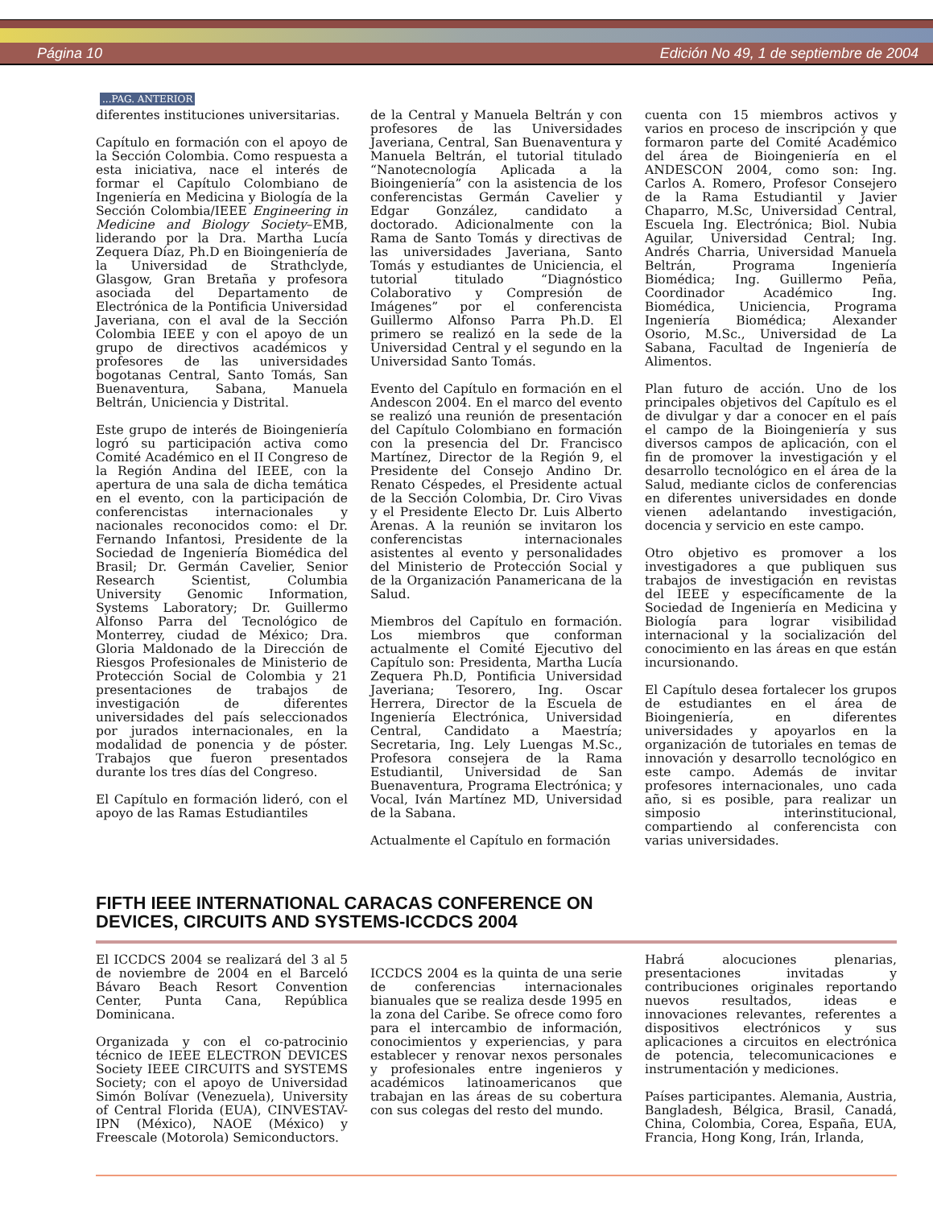Página 10 Edición No 49, 1 de septiembre de 2004
...PAG. ANTERIOR
diferentes instituciones universitarias.
Capítulo en formación con el apoyo de la Sección Colombia. Como respuesta a esta iniciativa, nace el interés de formar el Capítulo Colombiano de Ingeniería en Medicina y Biología de la Sección Colombia/IEEE Engineering in Medicine and Biology Society–EMB, liderando por la Dra. Martha Lucía Zequera Díaz, Ph.D en Bioingeniería de la Universidad de Strathclyde, Glasgow, Gran Bretaña y profesora asociada del Departamento de Electrónica de la Pontificia Universidad Javeriana, con el aval de la Sección Colombia IEEE y con el apoyo de un grupo de directivos académicos y profesores de las universidades bogotanas Central, Santo Tomás, San Buenaventura, Sabana, Manuela Beltrán, Uniciencia y Distrital.
Este grupo de interés de Bioingeniería logró su participación activa como Comité Académico en el II Congreso de la Región Andina del IEEE, con la apertura de una sala de dicha temática en el evento, con la participación de conferencistas internacionales y nacionales reconocidos como: el Dr. Fernando Infantosi, Presidente de la Sociedad de Ingeniería Biomédica del Brasil; Dr. Germán Cavelier, Senior Research Scientist, Columbia University Genomic Information, Systems Laboratory; Dr. Guillermo Alfonso Parra del Tecnológico de Monterrey, ciudad de México; Dra. Gloria Maldonado de la Dirección de Riesgos Profesionales de Ministerio de Protección Social de Colombia y 21 presentaciones de trabajos de investigación de diferentes universidades del país seleccionados por jurados internacionales, en la modalidad de ponencia y de póster. Trabajos que fueron presentados durante los tres días del Congreso.
El Capítulo en formación lideró, con el apoyo de las Ramas Estudiantiles
de la Central y Manuela Beltrán y con profesores de las Universidades Javeriana, Central, San Buenaventura y Manuela Beltrán, el tutorial titulado “Nanotecnología Aplicada a la Bioingeniería” con la asistencia de los conferencistas Germán Cavelier y Edgar González, candidato a doctorado. Adicionalmente con la Rama de Santo Tomás y directivas de las universidades Javeriana, Santo Tomás y estudiantes de Uniciencia, el tutorial titulado “Diagnóstico Colaborativo y Compresión de Imágenes” por el conferencista Guillermo Alfonso Parra Ph.D. El primero se realizó en la sede de la Universidad Central y el segundo en la Universidad Santo Tomás.
Evento del Capítulo en formación en el Andescon 2004. En el marco del evento se realizó una reunión de presentación del Capítulo Colombiano en formación con la presencia del Dr. Francisco Martínez, Director de la Región 9, el Presidente del Consejo Andino Dr. Renato Céspedes, el Presidente actual de la Sección Colombia, Dr. Ciro Vivas y el Presidente Electo Dr. Luis Alberto Arenas. A la reunión se invitaron los conferencistas internacionales asistentes al evento y personalidades del Ministerio de Protección Social y de la Organización Panamericana de la Salud.
Miembros del Capítulo en formación. Los miembros que conforman actualmente el Comité Ejecutivo del Capítulo son: Presidenta, Martha Lucía Zequera Ph.D, Pontificia Universidad Javeriana; Tesorero, Ing. Oscar Herrera, Director de la Escuela de Ingeniería Electrónica, Universidad Central, Candidato a Maestría; Secretaria, Ing. Lely Luengas M.Sc., Profesora consejera de la Rama Estudiantil, Universidad de San Buenaventura, Programa Electrónica; y Vocal, Iván Martínez MD, Universidad de la Sabana.
Actualmente el Capítulo en formación
cuenta con 15 miembros activos y varios en proceso de inscripción y que formaron parte del Comité Académico del área de Bioingeniería en el ANDESCON 2004, como son: Ing. Carlos A. Romero, Profesor Consejero de la Rama Estudiantil y Javier Chaparro, M.Sc, Universidad Central, Escuela Ing. Electrónica; Biol. Nubia Aguilar, Universidad Central; Ing. Andrés Charria, Universidad Manuela Beltrán, Programa Ingeniería Biomédica; Ing. Guillermo Peña, Coordinador Académico Ing. Biomédica, Uniciencia, Programa Ingeniería Biomédica; Alexander Osorio, M.Sc., Universidad de La Sabana, Facultad de Ingeniería de Alimentos.
Plan futuro de acción. Uno de los principales objetivos del Capítulo es el de divulgar y dar a conocer en el país el campo de la Bioingeniería y sus diversos campos de aplicación, con el fin de promover la investigación y el desarrollo tecnológico en el área de la Salud, mediante ciclos de conferencias en diferentes universidades en donde vienen adelantando investigación, docencia y servicio en este campo.
Otro objetivo es promover a los investigadores a que publiquen sus trabajos de investigación en revistas del IEEE y específicamente de la Sociedad de Ingeniería en Medicina y Biología para lograr visibilidad internacional y la socialización del conocimiento en las áreas en que están incursionando.
El Capítulo desea fortalecer los grupos de estudiantes en el área de Bioingeniería, en diferentes universidades y apoyarlos en la organización de tutoriales en temas de innovación y desarrollo tecnológico en este campo. Además de invitar profesores internacionales, uno cada año, si es posible, para realizar un simposio interinstitucional, compartiendo al conferencista con varias universidades.
FIFTH IEEE INTERNATIONAL CARACAS CONFERENCE ON
DEVICES, CIRCUITS AND SYSTEMS-ICCDCS 2004
El ICCDCS 2004 se realizará del 3 al 5 de noviembre de 2004 en el Barceló Bávaro Beach Resort Convention Center, Punta Cana, República Dominicana.
Organizada y con el co-patrocinio técnico de IEEE ELECTRON DEVICES Society IEEE CIRCUITS and SYSTEMS Society; con el apoyo de Universidad Simón Bolívar (Venezuela), University of Central Florida (EUA), CINVESTAV-IPN (México), NAOE (México) y Freescale (Motorola) Semiconductors.
ICCDCS 2004 es la quinta de una serie de conferencias internacionales bianuales que se realiza desde 1995 en la zona del Caribe. Se ofrece como foro para el intercambio de información, conocimientos y experiencias, y para establecer y renovar nexos personales y profesionales entre ingenieros y académicos latinoamericanos que trabajan en las áreas de su cobertura con sus colegas del resto del mundo.
Habrá alocuciones plenarias, presentaciones invitadas y contribuciones originales reportando nuevos resultados, ideas e innovaciones relevantes, referentes a dispositivos electrónicos y sus aplicaciones a circuitos en electrónica de potencia, telecomunicaciones e instrumentación y mediciones.
Países participantes. Alemania, Austria, Bangladesh, Bélgica, Brasil, Canadá, China, Colombia, Corea, España, EUA, Francia, Hong Kong, Irán, Irlanda,